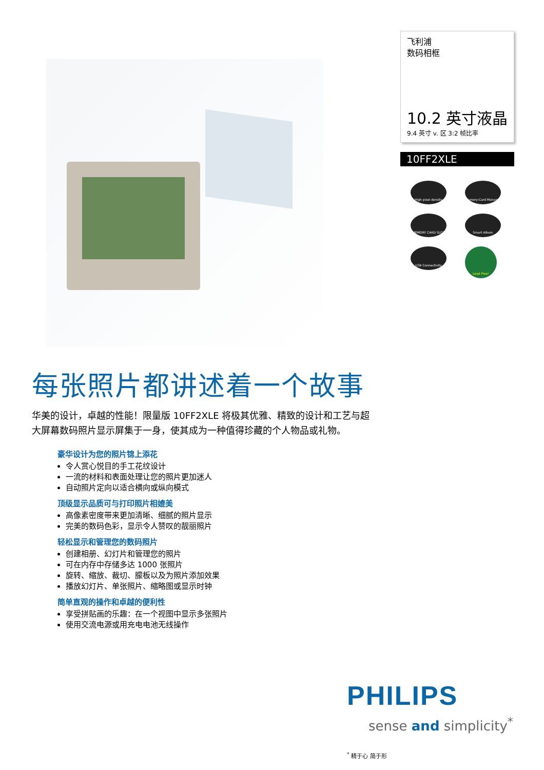飞利浦
数码相框
10.2 英寸液晶
9.4 英寸 v. 区 3:2 帧比率
10FF2XLE
High pixel density
Memory-Card Manager
MEMORY CARD SLOT
Smart Album
USB Connectivity
Lead Free!
每张照片都讲述着一个故事
华美的设计，卓越的性能！限量版 10FF2XLE 将极其优雅、精致的设计和工艺与超大屏幕数码照片显示屏集于一身，使其成为一种值得珍藏的个人物品或礼物。
豪华设计为您的照片锦上添花
令人赏心悦目的手工花纹设计
一流的材料和表面处理让您的照片更加迷人
自动照片定向以适合横向或纵向模式
顶级显示品质可与打印照片相媲美
高像素密度带来更加清晰、细腻的照片显示
完美的数码色彩，显示令人赞叹的靓丽照片
轻松显示和管理您的数码照片
创建相册、幻灯片和管理您的照片
可在内存中存储多达 1000 张照片
旋转、缩放、裁切、朦板以及为照片添加效果
播放幻灯片、单张照片、缩略图或显示时钟
简单直观的操作和卓越的便利性
享受拼贴画的乐趣：在一个视图中显示多张照片
使用交流电源或用充电电池无线操作
PHILIPS
sense and simplicity<sup>*</sup>
<sup>*</sup> 精于心 简于形